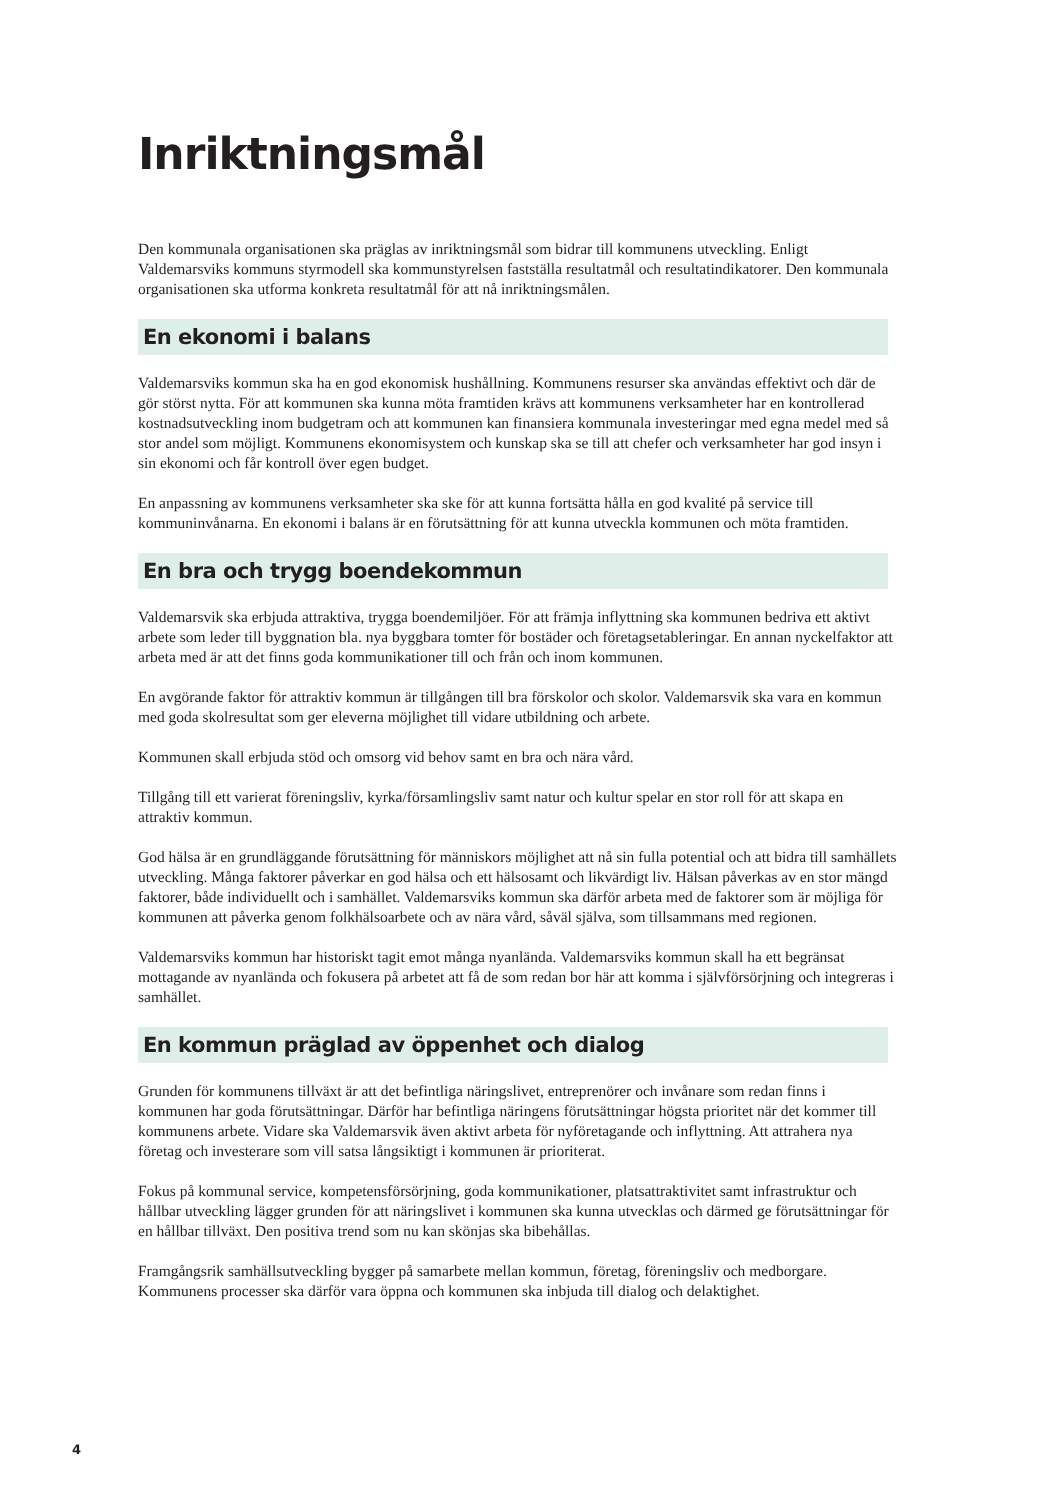Inriktningsmål
Den kommunala organisationen ska präglas av inriktningsmål som bidrar till kommunens utveckling. Enligt Valdemarsviks kommuns styrmodell ska kommunstyrelsen fastställa resultatmål och resultatindikatorer. Den kommunala organisationen ska utforma konkreta resultatmål för att nå inriktningsmålen.
En ekonomi i balans
Valdemarsviks kommun ska ha en god ekonomisk hushållning. Kommunens resurser ska användas effektivt och där de gör störst nytta. För att kommunen ska kunna möta framtiden krävs att kommunens verksamheter har en kontrollerad kostnadsutveckling inom budgetram och att kommunen kan finansiera kommunala investeringar med egna medel med så stor andel som möjligt. Kommunens ekonomisystem och kunskap ska se till att chefer och verksamheter har god insyn i sin ekonomi och får kontroll över egen budget.
En anpassning av kommunens verksamheter ska ske för att kunna fortsätta hålla en god kvalité på service till kommuninvånarna. En ekonomi i balans är en förutsättning för att kunna utveckla kommunen och möta framtiden.
En bra och trygg boendekommun
Valdemarsvik ska erbjuda attraktiva, trygga boendemiljöer. För att främja inflyttning ska kommunen bedriva ett aktivt arbete som leder till byggnation bla. nya byggbara tomter för bostäder och företagsetableringar. En annan nyckelfaktor att arbeta med är att det finns goda kommunikationer till och från och inom kommunen.
En avgörande faktor för attraktiv kommun är tillgången till bra förskolor och skolor. Valdemarsvik ska vara en kommun med goda skolresultat som ger eleverna möjlighet till vidare utbildning och arbete.
Kommunen skall erbjuda stöd och omsorg vid behov samt en bra och nära vård.
Tillgång till ett varierat föreningsliv, kyrka/församlingsliv samt natur och kultur spelar en stor roll för att skapa en attraktiv kommun.
God hälsa är en grundläggande förutsättning för människors möjlighet att nå sin fulla potential och att bidra till samhällets utveckling. Många faktorer påverkar en god hälsa och ett hälsosamt och likvärdigt liv. Hälsan påverkas av en stor mängd faktorer, både individuellt och i samhället. Valdemarsviks kommun ska därför arbeta med de faktorer som är möjliga för kommunen att påverka genom folkhälsoarbete och av nära vård, såväl själva, som tillsammans med regionen.
Valdemarsviks kommun har historiskt tagit emot många nyanlända. Valdemarsviks kommun skall ha ett begränsat mottagande av nyanlända och fokusera på arbetet att få de som redan bor här att komma i självförsörjning och integreras i samhället.
En kommun präglad av öppenhet och dialog
Grunden för kommunens tillväxt är att det befintliga näringslivet, entreprenörer och invånare som redan finns i kommunen har goda förutsättningar. Därför har befintliga näringens förutsättningar högsta prioritet när det kommer till kommunens arbete. Vidare ska Valdemarsvik även aktivt arbeta för nyföretagande och inflyttning. Att attrahera nya företag och investerare som vill satsa långsiktigt i kommunen är prioriterat.
Fokus på kommunal service, kompetensförsörjning, goda kommunikationer, platsattraktivitet samt infrastruktur och hållbar utveckling lägger grunden för att näringslivet i kommunen ska kunna utvecklas och därmed ge förutsättningar för en hållbar tillväxt. Den positiva trend som nu kan skönjas ska bibehållas.
Framgångsrik samhällsutveckling bygger på samarbete mellan kommun, företag, föreningsliv och medborgare. Kommunens processer ska därför vara öppna och kommunen ska inbjuda till dialog och delaktighet.
4